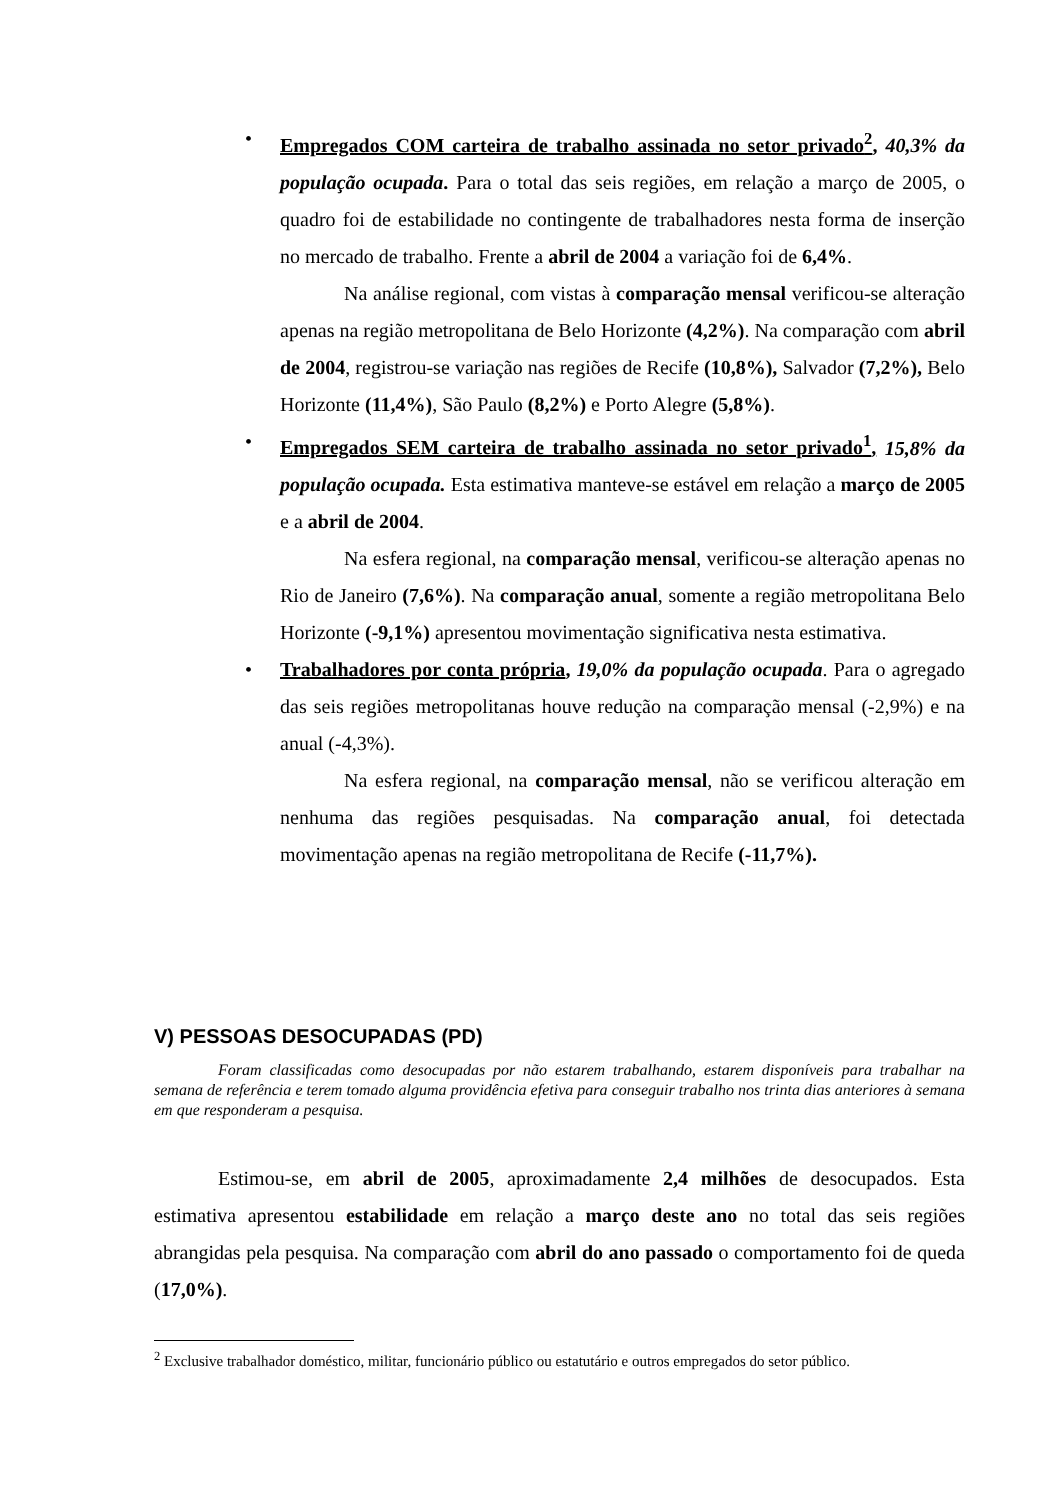• Empregados COM carteira de trabalho assinada no setor privado<sup>2</sup>, 40,3% da população ocupada. Para o total das seis regiões, em relação a março de 2005, o quadro foi de estabilidade no contingente de trabalhadores nesta forma de inserção no mercado de trabalho. Frente a abril de 2004 a variação foi de 6,4%.
Na análise regional, com vistas à comparação mensal verificou-se alteração apenas na região metropolitana de Belo Horizonte (4,2%). Na comparação com abril de 2004, registrou-se variação nas regiões de Recife (10,8%), Salvador (7,2%), Belo Horizonte (11,4%), São Paulo (8,2%) e Porto Alegre (5,8%).
• Empregados SEM carteira de trabalho assinada no setor privado<sup>1</sup>, 15,8% da população ocupada. Esta estimativa manteve-se estável em relação a março de 2005 e a abril de 2004.
Na esfera regional, na comparação mensal, verificou-se alteração apenas no Rio de Janeiro (7,6%). Na comparação anual, somente a região metropolitana Belo Horizonte (-9,1%) apresentou movimentação significativa nesta estimativa.
• Trabalhadores por conta própria, 19,0% da população ocupada. Para o agregado das seis regiões metropolitanas houve redução na comparação mensal (-2,9%) e na anual (-4,3%).
Na esfera regional, na comparação mensal, não se verificou alteração em nenhuma das regiões pesquisadas. Na comparação anual, foi detectada movimentação apenas na região metropolitana de Recife (-11,7%).
V) PESSOAS DESOCUPADAS (PD)
Foram classificadas como desocupadas por não estarem trabalhando, estarem disponíveis para trabalhar na semana de referência e terem tomado alguma providência efetiva para conseguir trabalho nos trinta dias anteriores à semana em que responderam a pesquisa.
Estimou-se, em abril de 2005, aproximadamente 2,4 milhões de desocupados. Esta estimativa apresentou estabilidade em relação a março deste ano no total das seis regiões abrangidas pela pesquisa. Na comparação com abril do ano passado o comportamento foi de queda (17,0%).
<sup>2</sup> Exclusive trabalhador doméstico, militar, funcionário público ou estatutário e outros empregados do setor público.